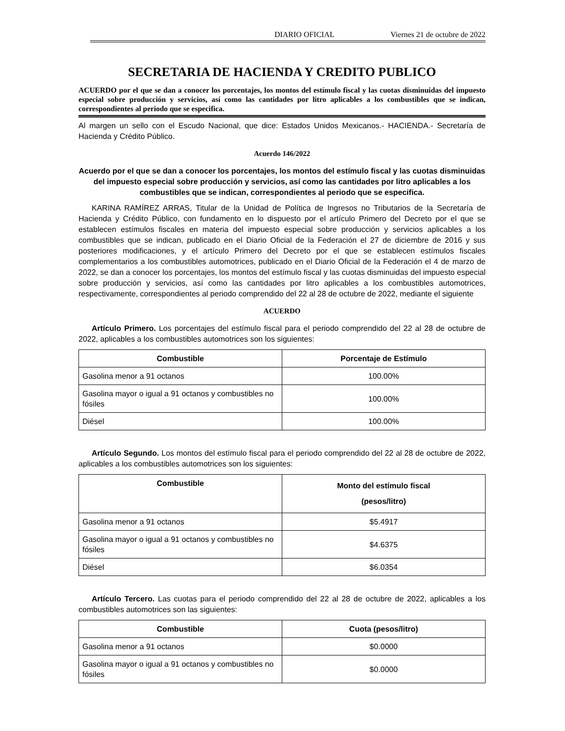DIARIO OFICIAL Viernes 21 de octubre de 2022
SECRETARIA DE HACIENDA Y CREDITO PUBLICO
ACUERDO por el que se dan a conocer los porcentajes, los montos del estímulo fiscal y las cuotas disminuidas del impuesto especial sobre producción y servicios, así como las cantidades por litro aplicables a los combustibles que se indican, correspondientes al periodo que se especifica.
Al margen un sello con el Escudo Nacional, que dice: Estados Unidos Mexicanos.- HACIENDA.- Secretaría de Hacienda y Crédito Público.
Acuerdo 146/2022
Acuerdo por el que se dan a conocer los porcentajes, los montos del estímulo fiscal y las cuotas disminuidas del impuesto especial sobre producción y servicios, así como las cantidades por litro aplicables a los combustibles que se indican, correspondientes al periodo que se especifica.
KARINA RAMÍREZ ARRAS, Titular de la Unidad de Política de Ingresos no Tributarios de la Secretaría de Hacienda y Crédito Público, con fundamento en lo dispuesto por el artículo Primero del Decreto por el que se establecen estímulos fiscales en materia del impuesto especial sobre producción y servicios aplicables a los combustibles que se indican, publicado en el Diario Oficial de la Federación el 27 de diciembre de 2016 y sus posteriores modificaciones, y el artículo Primero del Decreto por el que se establecen estímulos fiscales complementarios a los combustibles automotrices, publicado en el Diario Oficial de la Federación el 4 de marzo de 2022, se dan a conocer los porcentajes, los montos del estímulo fiscal y las cuotas disminuidas del impuesto especial sobre producción y servicios, así como las cantidades por litro aplicables a los combustibles automotrices, respectivamente, correspondientes al periodo comprendido del 22 al 28 de octubre de 2022, mediante el siguiente
ACUERDO
Artículo Primero. Los porcentajes del estímulo fiscal para el periodo comprendido del 22 al 28 de octubre de 2022, aplicables a los combustibles automotrices son los siguientes:
| Combustible | Porcentaje de Estímulo |
| --- | --- |
| Gasolina menor a 91 octanos | 100.00% |
| Gasolina mayor o igual a 91 octanos y combustibles no fósiles | 100.00% |
| Diésel | 100.00% |
Artículo Segundo. Los montos del estímulo fiscal para el periodo comprendido del 22 al 28 de octubre de 2022, aplicables a los combustibles automotrices son los siguientes:
| Combustible | Monto del estímulo fiscal (pesos/litro) |
| --- | --- |
| Gasolina menor a 91 octanos | $5.4917 |
| Gasolina mayor o igual a 91 octanos y combustibles no fósiles | $4.6375 |
| Diésel | $6.0354 |
Artículo Tercero. Las cuotas para el periodo comprendido del 22 al 28 de octubre de 2022, aplicables a los combustibles automotrices son las siguientes:
| Combustible | Cuota (pesos/litro) |
| --- | --- |
| Gasolina menor a 91 octanos | $0.0000 |
| Gasolina mayor o igual a 91 octanos y combustibles no fósiles | $0.0000 |